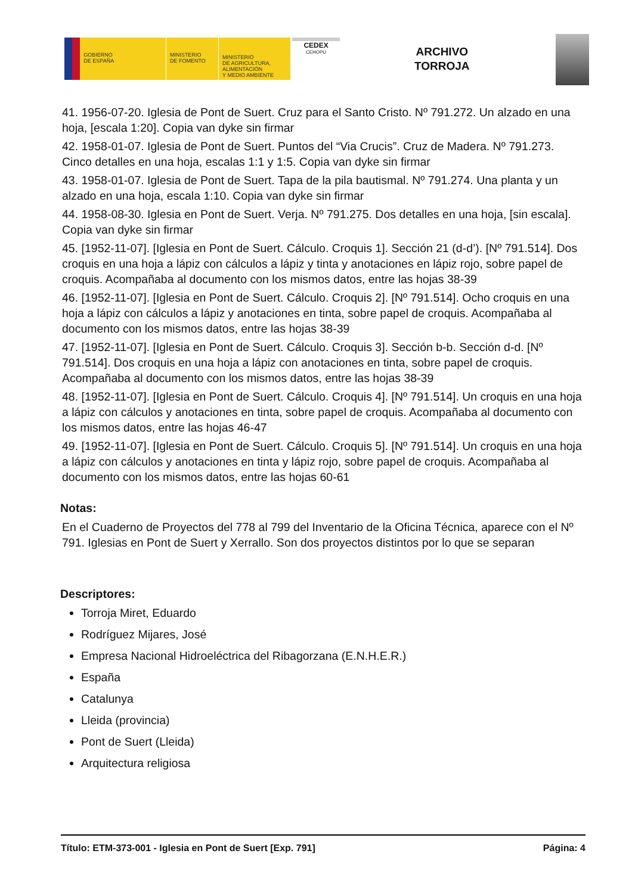GOBIERNO
DE ESPAÑA
MINISTERIO
DE FOMENTO
MINISTERIO
DE AGRICULTURA, ALIMENTACIÓN
Y MEDIO AMBIENTE
CEDEX
CEHOPU
ARCHIVO
TORROJA
41. 1956-07-20. Iglesia de Pont de Suert. Cruz para el Santo Cristo. Nº 791.272. Un alzado en una hoja, [escala 1:20]. Copia van dyke sin firmar
42. 1958-01-07. Iglesia de Pont de Suert. Puntos del “Via Crucis”. Cruz de Madera. Nº 791.273. Cinco detalles en una hoja, escalas 1:1 y 1:5. Copia van dyke sin firmar
43. 1958-01-07. Iglesia de Pont de Suert. Tapa de la pila bautismal. Nº 791.274. Una planta y un alzado en una hoja, escala 1:10. Copia van dyke sin firmar
44. 1958-08-30. Iglesia en Pont de Suert. Verja. Nº 791.275. Dos detalles en una hoja, [sin escala]. Copia van dyke sin firmar
45. [1952-11-07]. [Iglesia en Pont de Suert. Cálculo. Croquis 1]. Sección 21 (d-d’). [Nº 791.514]. Dos croquis en una hoja a lápiz con cálculos a lápiz y tinta y anotaciones en lápiz rojo, sobre papel de croquis. Acompañaba al documento con los mismos datos, entre las hojas 38-39
46. [1952-11-07]. [Iglesia en Pont de Suert. Cálculo. Croquis 2]. [Nº 791.514]. Ocho croquis en una hoja a lápiz con cálculos a lápiz y anotaciones en tinta, sobre papel de croquis. Acompañaba al documento con los mismos datos, entre las hojas 38-39
47. [1952-11-07]. [Iglesia en Pont de Suert. Cálculo. Croquis 3]. Sección b-b. Sección d-d. [Nº 791.514]. Dos croquis en una hoja a lápiz con anotaciones en tinta, sobre papel de croquis. Acompañaba al documento con los mismos datos, entre las hojas 38-39
48. [1952-11-07]. [Iglesia en Pont de Suert. Cálculo. Croquis 4]. [Nº 791.514]. Un croquis en una hoja a lápiz con cálculos y anotaciones en tinta, sobre papel de croquis. Acompañaba al documento con los mismos datos, entre las hojas 46-47
49. [1952-11-07]. [Iglesia en Pont de Suert. Cálculo. Croquis 5]. [Nº 791.514]. Un croquis en una hoja a lápiz con cálculos y anotaciones en tinta y lápiz rojo, sobre papel de croquis. Acompañaba al documento con los mismos datos, entre las hojas 60-61
Notas:
En el Cuaderno de Proyectos del 778 al 799 del Inventario de la Oficina Técnica, aparece con el Nº 791. Iglesias en Pont de Suert y Xerrallo. Son dos proyectos distintos por lo que se separan
Descriptores:
Torroja Miret, Eduardo
Rodríguez Mijares, José
Empresa Nacional Hidroeléctrica del Ribagorzana (E.N.H.E.R.)
España
Catalunya
Lleida (provincia)
Pont de Suert (Lleida)
Arquitectura religiosa
Título: ETM-373-001 - Iglesia en Pont de Suert [Exp. 791] Página: 4